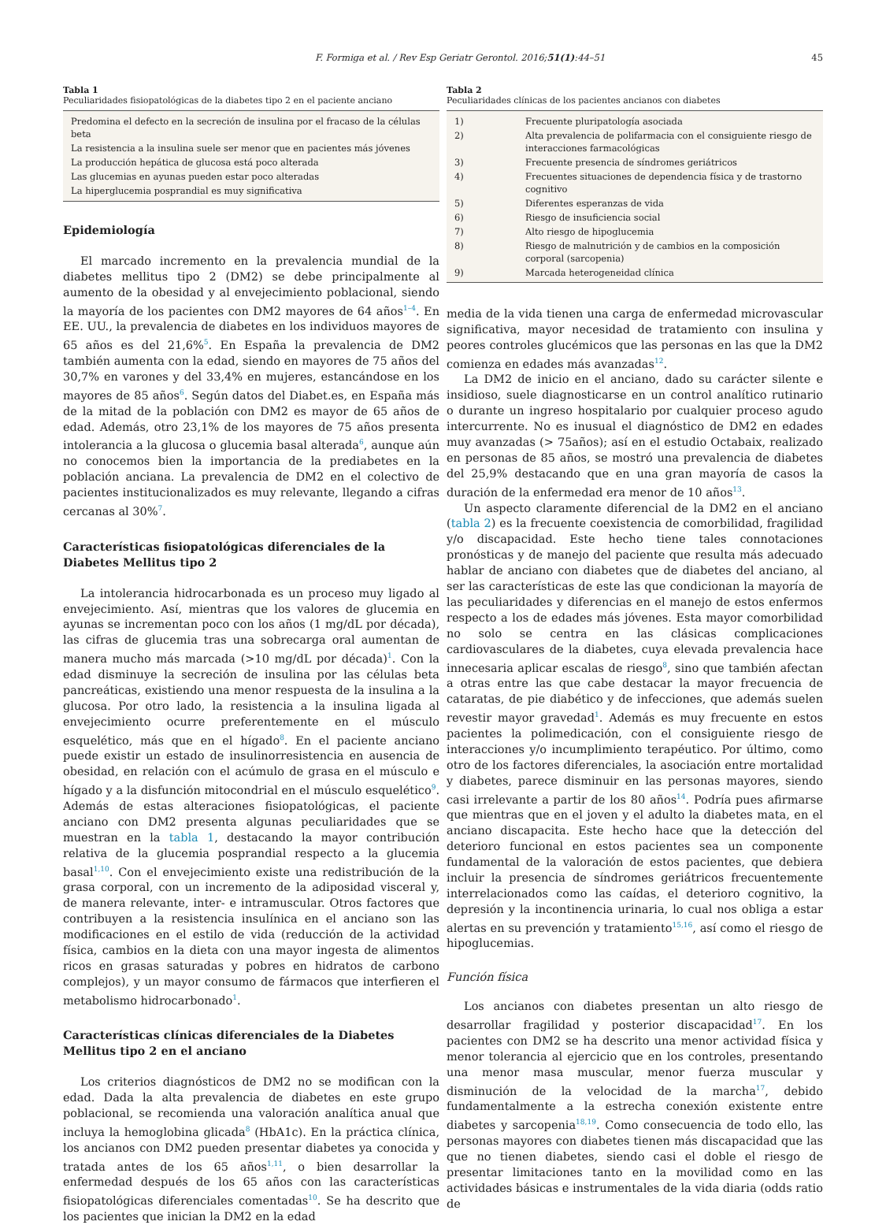F. Formiga et al. / Rev Esp Geriatr Gerontol. 2016;51(1):44–51 45
Tabla 1
Peculiaridades fisiopatológicas de la diabetes tipo 2 en el paciente anciano
| Predomina el defecto en la secreción de insulina por el fracaso de la células beta |
| La resistencia a la insulina suele ser menor que en pacientes más jóvenes |
| La producción hepática de glucosa está poco alterada |
| Las glucemias en ayunas pueden estar poco alteradas |
| La hiperglucemia posprandial es muy significativa |
Epidemiología
El marcado incremento en la prevalencia mundial de la diabetes mellitus tipo 2 (DM2) se debe principalmente al aumento de la obesidad y al envejecimiento poblacional, siendo la mayoría de los pacientes con DM2 mayores de 64 años<sup>1–4</sup>. En EE. UU., la prevalencia de diabetes en los individuos mayores de 65 años es del 21,6%<sup>5</sup>. En España la prevalencia de DM2 también aumenta con la edad, siendo en mayores de 75 años del 30,7% en varones y del 33,4% en mujeres, estancándose en los mayores de 85 años<sup>6</sup>. Según datos del Diabet.es, en España más de la mitad de la población con DM2 es mayor de 65 años de edad. Además, otro 23,1% de los mayores de 75 años presenta intolerancia a la glucosa o glucemia basal alterada<sup>6</sup>, aunque aún no conocemos bien la importancia de la prediabetes en la población anciana. La prevalencia de DM2 en el colectivo de pacientes institucionalizados es muy relevante, llegando a cifras cercanas al 30%<sup>7</sup>.
Características fisiopatológicas diferenciales de la Diabetes Mellitus tipo 2
La intolerancia hidrocarbonada es un proceso muy ligado al envejecimiento. Así, mientras que los valores de glucemia en ayunas se incrementan poco con los años (1 mg/dL por década), las cifras de glucemia tras una sobrecarga oral aumentan de manera mucho más marcada (>10 mg/dL por década)<sup>1</sup>. Con la edad disminuye la secreción de insulina por las células beta pancreáticas, existiendo una menor respuesta de la insulina a la glucosa. Por otro lado, la resistencia a la insulina ligada al envejecimiento ocurre preferentemente en el músculo esquelético, más que en el hígado<sup>8</sup>. En el paciente anciano puede existir un estado de insulinorresistencia en ausencia de obesidad, en relación con el acúmulo de grasa en el músculo e hígado y a la disfunción mitocondrial en el músculo esquelético<sup>9</sup>. Además de estas alteraciones fisiopatológicas, el paciente anciano con DM2 presenta algunas peculiaridades que se muestran en la tabla 1, destacando la mayor contribución relativa de la glucemia posprandial respecto a la glucemia basal<sup>1,10</sup>. Con el envejecimiento existe una redistribución de la grasa corporal, con un incremento de la adiposidad visceral y, de manera relevante, inter- e intramuscular. Otros factores que contribuyen a la resistencia insulínica en el anciano son las modificaciones en el estilo de vida (reducción de la actividad física, cambios en la dieta con una mayor ingesta de alimentos ricos en grasas saturadas y pobres en hidratos de carbono complejos), y un mayor consumo de fármacos que interfieren el metabolismo hidrocarbonado<sup>1</sup>.
Características clínicas diferenciales de la Diabetes Mellitus tipo 2 en el anciano
Los criterios diagnósticos de DM2 no se modifican con la edad. Dada la alta prevalencia de diabetes en este grupo poblacional, se recomienda una valoración analítica anual que incluya la hemoglobina glicada<sup>8</sup> (HbA1c). En la práctica clínica, los ancianos con DM2 pueden presentar diabetes ya conocida y tratada antes de los 65 años<sup>1,11</sup>, o bien desarrollar la enfermedad después de los 65 años con las características fisiopatológicas diferenciales comentadas<sup>10</sup>. Se ha descrito que los pacientes que inician la DM2 en la edad
Tabla 2
Peculiaridades clínicas de los pacientes ancianos con diabetes
| 1) | Frecuente pluripatología asociada |
| 2) | Alta prevalencia de polifarmacia con el consiguiente riesgo de interacciones farmacológicas |
| 3) | Frecuente presencia de síndromes geriátricos |
| 4) | Frecuentes situaciones de dependencia física y de trastorno cognitivo |
| 5) | Diferentes esperanzas de vida |
| 6) | Riesgo de insuficiencia social |
| 7) | Alto riesgo de hipoglucemia |
| 8) | Riesgo de malnutrición y de cambios en la composición corporal (sarcopenia) |
| 9) | Marcada heterogeneidad clínica |
media de la vida tienen una carga de enfermedad microvascular significativa, mayor necesidad de tratamiento con insulina y peores controles glucémicos que las personas en las que la DM2 comienza en edades más avanzadas<sup>12</sup>.
La DM2 de inicio en el anciano, dado su carácter silente e insidioso, suele diagnosticarse en un control analítico rutinario o durante un ingreso hospitalario por cualquier proceso agudo intercurrente. No es inusual el diagnóstico de DM2 en edades muy avanzadas (> 75años); así en el estudio Octabaix, realizado en personas de 85 años, se mostró una prevalencia de diabetes del 25,9% destacando que en una gran mayoría de casos la duración de la enfermedad era menor de 10 años<sup>13</sup>.
Un aspecto claramente diferencial de la DM2 en el anciano (tabla 2) es la frecuente coexistencia de comorbilidad, fragilidad y/o discapacidad. Este hecho tiene tales connotaciones pronósticas y de manejo del paciente que resulta más adecuado hablar de anciano con diabetes que de diabetes del anciano, al ser las características de este las que condicionan la mayoría de las peculiaridades y diferencias en el manejo de estos enfermos respecto a los de edades más jóvenes. Esta mayor comorbilidad no solo se centra en las clásicas complicaciones cardiovasculares de la diabetes, cuya elevada prevalencia hace innecesaria aplicar escalas de riesgo<sup>8</sup>, sino que también afectan a otras entre las que cabe destacar la mayor frecuencia de cataratas, de pie diabético y de infecciones, que además suelen revestir mayor gravedad<sup>1</sup>. Además es muy frecuente en estos pacientes la polimedicación, con el consiguiente riesgo de interacciones y/o incumplimiento terapéutico. Por último, como otro de los factores diferenciales, la asociación entre mortalidad y diabetes, parece disminuir en las personas mayores, siendo casi irrelevante a partir de los 80 años<sup>14</sup>. Podría pues afirmarse que mientras que en el joven y el adulto la diabetes mata, en el anciano discapacita. Este hecho hace que la detección del deterioro funcional en estos pacientes sea un componente fundamental de la valoración de estos pacientes, que debiera incluir la presencia de síndromes geriátricos frecuentemente interrelacionados como las caídas, el deterioro cognitivo, la depresión y la incontinencia urinaria, lo cual nos obliga a estar alertas en su prevención y tratamiento<sup>15,16</sup>, así como el riesgo de hipoglucemias.
Función física
Los ancianos con diabetes presentan un alto riesgo de desarrollar fragilidad y posterior discapacidad<sup>17</sup>. En los pacientes con DM2 se ha descrito una menor actividad física y menor tolerancia al ejercicio que en los controles, presentando una menor masa muscular, menor fuerza muscular y disminución de la velocidad de la marcha<sup>17</sup>, debido fundamentalmente a la estrecha conexión existente entre diabetes y sarcopenia<sup>18,19</sup>. Como consecuencia de todo ello, las personas mayores con diabetes tienen más discapacidad que las que no tienen diabetes, siendo casi el doble el riesgo de presentar limitaciones tanto en la movilidad como en las actividades básicas e instrumentales de la vida diaria (odds ratio de